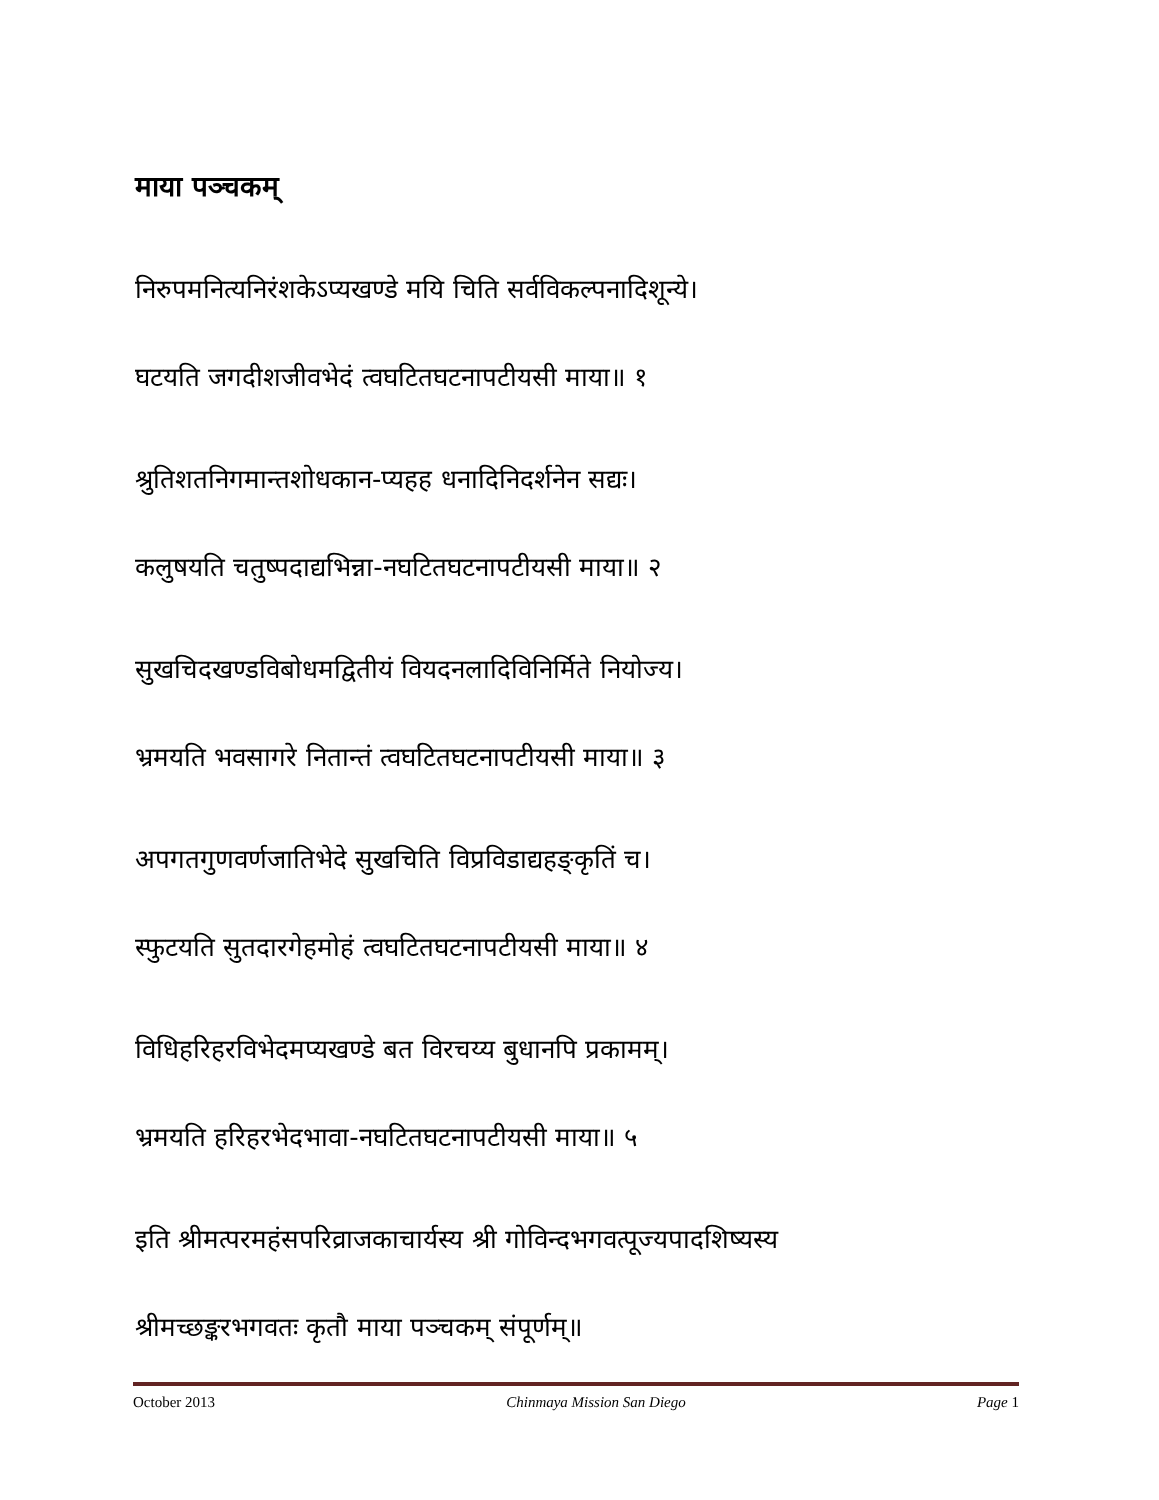माया पञ्चकम्
निरुपमनित्यनिरंशकेऽप्यखण्डे मयि चिति सर्वविकल्पनादिशून्ये।
घटयति जगदीशजीवभेदं त्वघटितघटनापटीयसी माया॥ १
श्रुतिशतनिगमान्तशोधकान-प्यहह धनादिनिदर्शनेन सद्यः।
कलुषयति चतुष्पदाद्यभिन्ना-नघटितघटनापटीयसी माया॥ २
सुखचिदखण्डविबोधमद्वितीयं वियदनलादिविनिर्मिते नियोज्य।
भ्रमयति भवसागरे नितान्तं त्वघटितघटनापटीयसी माया॥ ३
अपगतगुणवर्णजातिभेदे सुखचिति विप्रविडाद्यहङ्कृतिं च।
स्फुटयति सुतदारगेहमोहं त्वघटितघटनापटीयसी माया॥ ४
विधिहरिहरविभेदमप्यखण्डे बत विरचय्य बुधानपि प्रकामम्।
भ्रमयति हरिहरभेदभावा-नघटितघटनापटीयसी माया॥ ५
इति श्रीमत्परमहंसपरिव्राजकाचार्यस्य श्री गोविन्दभगवत्पूज्यपादशिष्यस्य
श्रीमच्छङ्करभगवतः कृतौ माया पञ्चकम् संपूर्णम्॥
October 2013 Chinmaya Mission San Diego Page 1